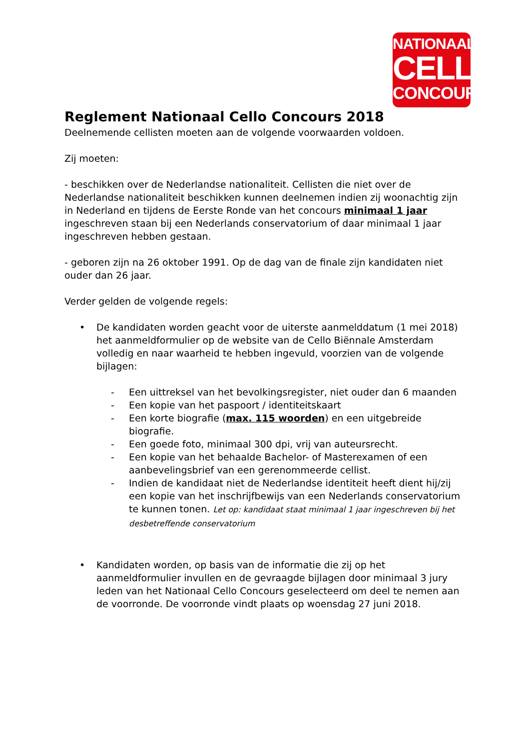NATIONAAL
CELLO
CONCOURS
Reglement Nationaal Cello Concours 2018
Deelnemende cellisten moeten aan de volgende voorwaarden voldoen.
Zij moeten:
- beschikken over de Nederlandse nationaliteit. Cellisten die niet over de Nederlandse nationaliteit beschikken kunnen deelnemen indien zij woonachtig zijn in Nederland en tijdens de Eerste Ronde van het concours minimaal 1 jaar ingeschreven staan bij een Nederlands conservatorium of daar minimaal 1 jaar ingeschreven hebben gestaan.
- geboren zijn na 26 oktober 1991. Op de dag van de finale zijn kandidaten niet ouder dan 26 jaar.
Verder gelden de volgende regels:
• De kandidaten worden geacht voor de uiterste aanmelddatum (1 mei 2018) het aanmeldformulier op de website van de Cello Biënnale Amsterdam volledig en naar waarheid te hebben ingevuld, voorzien van de volgende bijlagen:
- Een uittreksel van het bevolkingsregister, niet ouder dan 6 maanden
- Een kopie van het paspoort / identiteitskaart
- Een korte biografie (max. 115 woorden) en een uitgebreide biografie.
- Een goede foto, minimaal 300 dpi, vrij van auteursrecht.
- Een kopie van het behaalde Bachelor- of Masterexamen of een aanbevelingsbrief van een gerenommeerde cellist.
- Indien de kandidaat niet de Nederlandse identiteit heeft dient hij/zij een kopie van het inschrijfbewijs van een Nederlands conservatorium te kunnen tonen. Let op: kandidaat staat minimaal 1 jaar ingeschreven bij het desbetreffende conservatorium
• Kandidaten worden, op basis van de informatie die zij op het aanmeldformulier invullen en de gevraagde bijlagen door minimaal 3 jury leden van het Nationaal Cello Concours geselecteerd om deel te nemen aan de voorronde. De voorronde vindt plaats op woensdag 27 juni 2018.